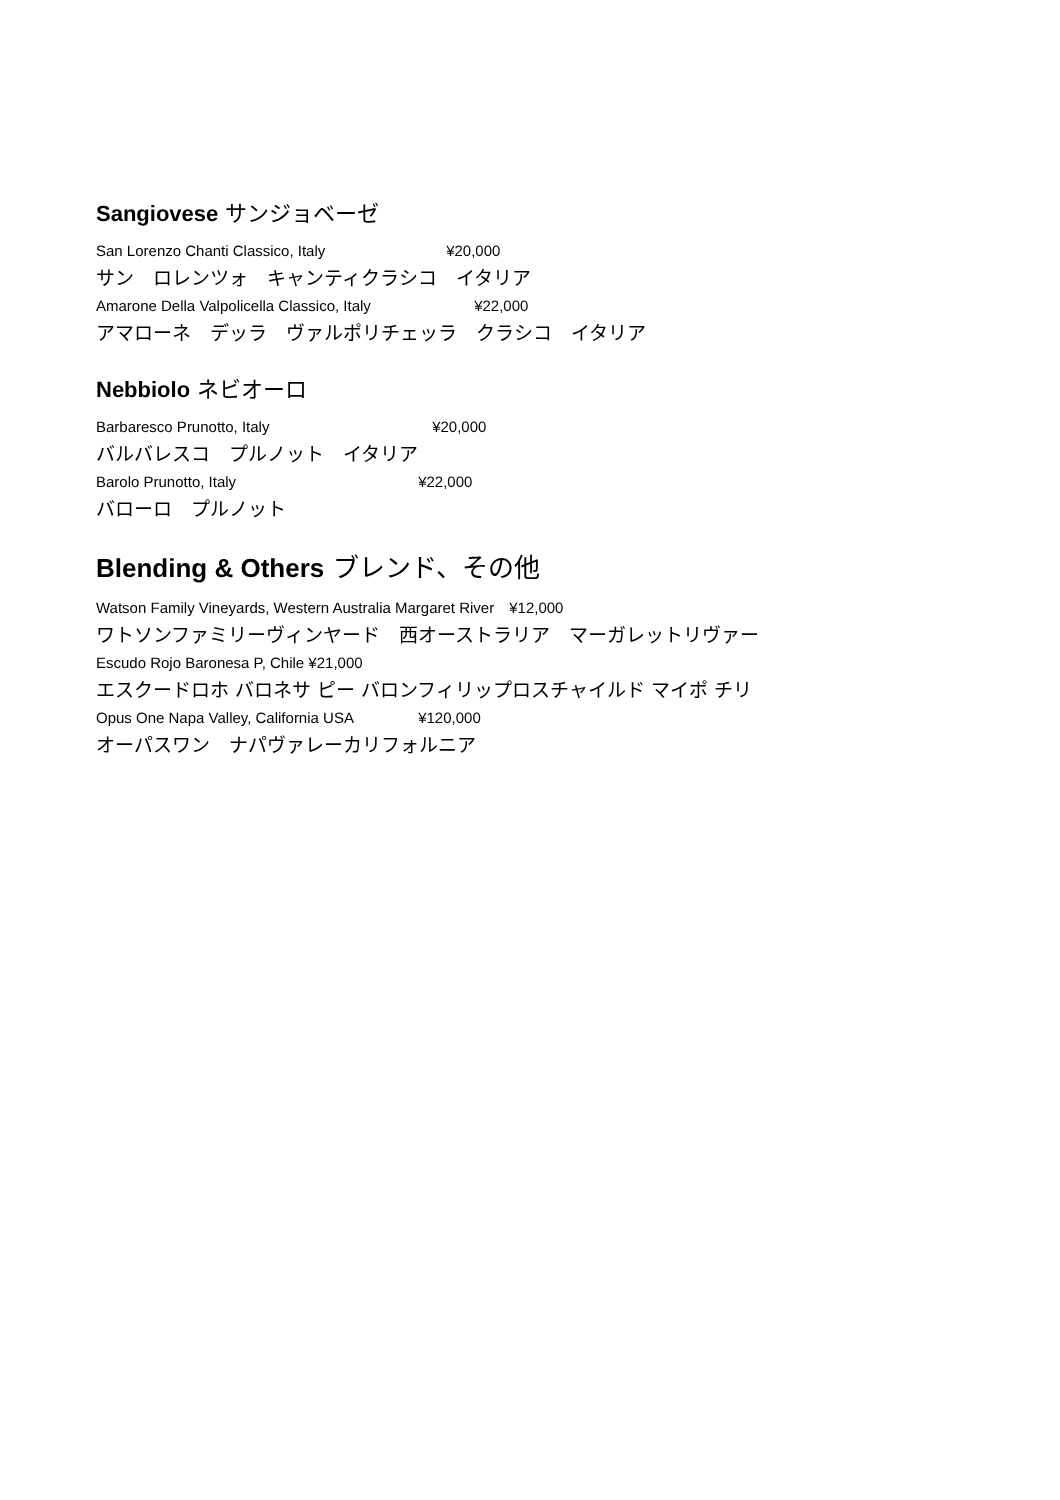Sangiovese サンジョベーゼ
San Lorenzo Chanti Classico, Italy ¥20,000
サン　ロレンツォ　キャンティクラシコ　イタリア
Amarone Della Valpolicella Classico, Italy ¥22,000
アマローネ　デッラ　ヴァルポリチェッラ　クラシコ　イタリア
Nebbiolo ネビオーロ
Barbaresco Prunotto, Italy ¥20,000
バルバレスコ　プルノット　イタリア
Barolo Prunotto, Italy ¥22,000
バローロ　プルノット
Blending & Others ブレンド、その他
Watson Family Vineyards, Western Australia Margaret River　¥12,000
ワトソンファミリーヴィンヤード　西オーストラリア　マーガレットリヴァー
Escudo Rojo Baronesa P, Chile ¥21,000
エスクードロホ バロネサ ピー バロンフィリップロスチャイルド マイポ チリ
Opus One Napa Valley, California USA ¥120,000
オーパスワン　ナパヴァレーカリフォルニア